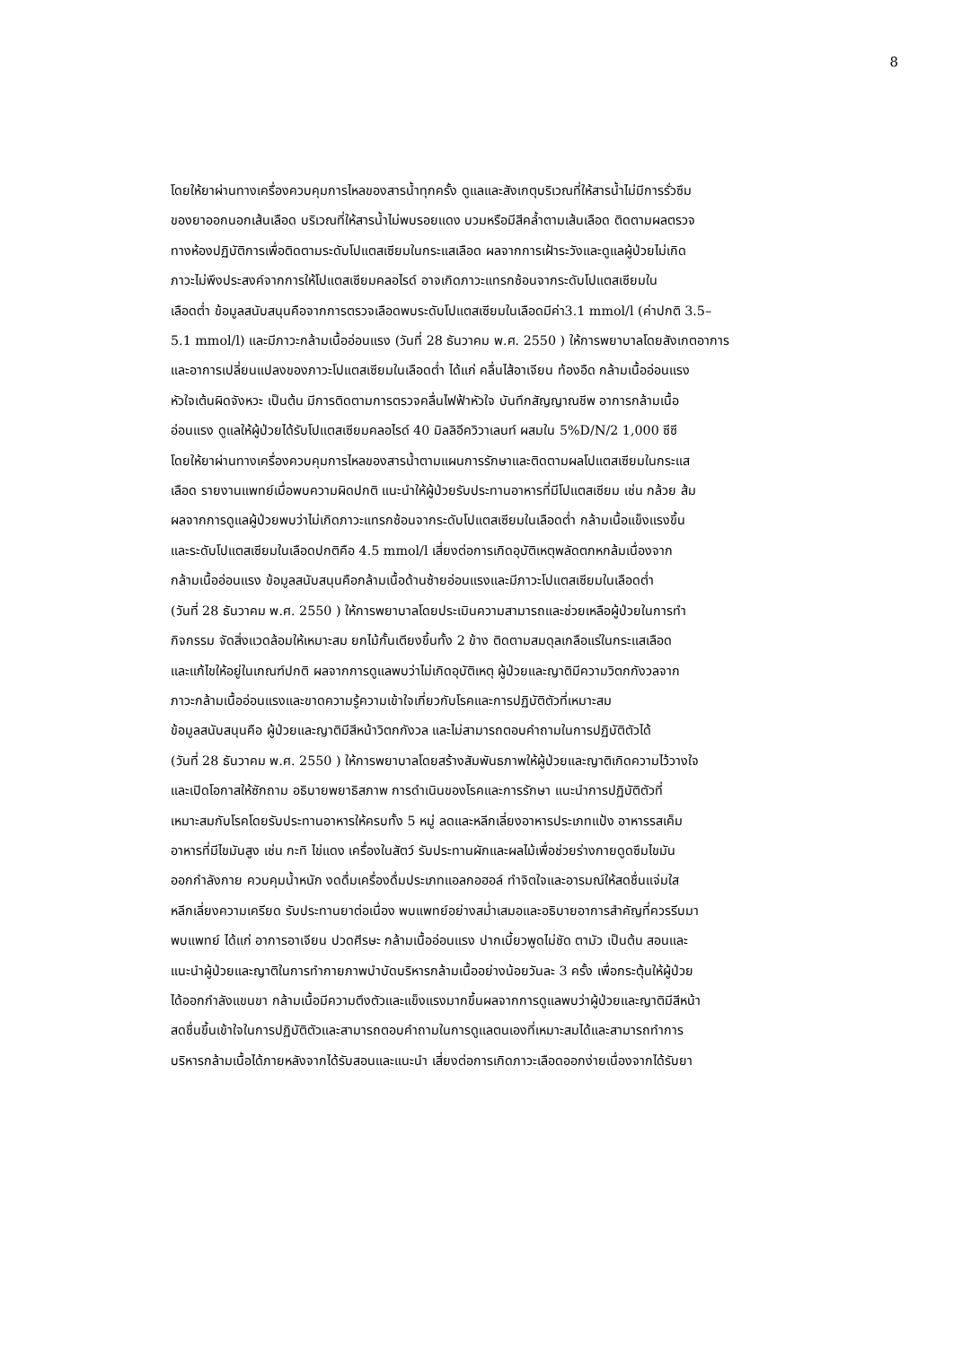8
โดยให้ยาผ่านทางเครื่องควบคุมการไหลของสารน้ำทุกครั้ง ดูแลและสังเกตุบริเวณที่ให้สารน้ำไม่มีการรั่วซึม
ของยาออกนอกเส้นเลือด บริเวณที่ให้สารน้ำไม่พบรอยแดง บวมหรือมีสีคล้ำตามเส้นเลือด ติดตามผลตรวจ
ทางห้องปฏิบัติการเพื่อติดตามระดับโปแตสเซียมในกระแสเลือด ผลจากการเฝ้าระวังและดูแลผู้ป่วยไม่เกิด
ภาวะไม่พึงประสงค์จากการให้โปแตสเซียมคลอไรด์ อาจเกิดภาวะแทรกซ้อนจากระดับโปแตสเซียมใน
เลือดต่ำ ข้อมูลสนับสนุนคือจากการตรวจเลือดพบระดับโปแตสเซียมในเลือดมีค่า3.1 mmol/l (ค่าปกติ 3.5–
5.1 mmol/l) และมีภาวะกล้ามเนื้ออ่อนแรง (วันที่ 28 ธันวาคม พ.ศ. 2550 ) ให้การพยาบาลโดยสังเกตอาการ
และอาการเปลี่ยนแปลงของภาวะโปแตสเซียมในเลือดต่ำ ได้แก่ คลื่นไส้อาเจียน ท้องอืด กล้ามเนื้ออ่อนแรง
หัวใจเต้นผิดจังหวะ เป็นต้น มีการติดตามการตรวจคลื่นไฟฟ้าหัวใจ บันทึกสัญญาณชีพ อาการกล้ามเนื้อ
อ่อนแรง ดูแลให้ผู้ป่วยได้รับโปแตสเซียมคลอไรด์ 40 มิลลิอีควิวาเลนท์ ผสมใน 5%D/N/2 1,000 ซีซี
โดยให้ยาผ่านทางเครื่องควบคุมการไหลของสารน้ำตามแผนการรักษาและติดตามผลโปแตสเซียมในกระแส
เลือด รายงานแพทย์เมื่อพบความผิดปกติ แนะนำให้ผู้ป่วยรับประทานอาหารที่มีโปแตสเซียม เช่น กล้วย ส้ม
ผลจากการดูแลผู้ป่วยพบว่าไม่เกิดภาวะแทรกซ้อนจากระดับโปแตสเซียมในเลือดต่ำ กล้ามเนื้อแข็งแรงขึ้น
และระดับโปแตสเซียมในเลือดปกติคือ 4.5 mmol/l เสี่ยงต่อการเกิดอุบัติเหตุพลัดตกหกล้มเนื่องจาก
กล้ามเนื้ออ่อนแรง ข้อมูลสนับสนุนคือกล้ามเนื้อด้านซ้ายอ่อนแรงและมีภาวะโปแตสเซียมในเลือดต่ำ
(วันที่ 28 ธันวาคม พ.ศ. 2550 ) ให้การพยาบาลโดยประเมินความสามารถและช่วยเหลือผู้ป่วยในการทำ
กิจกรรม จัดสิ่งแวดล้อมให้เหมาะสม ยกไม้กั้นเตียงขึ้นทั้ง 2 ข้าง ติดตามสมดุลเกลือแร่ในกระแสเลือด
และแก้ไขให้อยู่ในเกณฑ์ปกติ ผลจากการดูแลพบว่าไม่เกิดอุบัติเหตุ ผู้ป่วยและญาติมีความวิตกกังวลจาก
ภาวะกล้ามเนื้ออ่อนแรงและขาดความรู้ความเข้าใจเกี่ยวกับโรคและการปฏิบัติตัวที่เหมาะสม
ข้อมูลสนับสนุนคือ ผู้ป่วยและญาติมีสีหน้าวิตกกังวล และไม่สามารถตอบคำถามในการปฏิบัติตัวได้
(วันที่ 28 ธันวาคม พ.ศ. 2550 ) ให้การพยาบาลโดยสร้างสัมพันธภาพให้ผู้ป่วยและญาติเกิดความไว้วางใจ
และเปิดโอกาสให้ซักถาม อธิบายพยาธิสภาพ การดำเนินของโรคและการรักษา แนะนำการปฏิบัติตัวที่
เหมาะสมกับโรคโดยรับประทานอาหารให้ครบทั้ง 5 หมู่ ลดและหลีกเลี่ยงอาหารประเภทแป้ง อาหารรสเค็ม
อาหารที่มีไขมันสูง เช่น กะทิ ไข่แดง เครื่องในสัตว์ รับประทานผักและผลไม้เพื่อช่วยร่างกายดูดซึมไขมัน
ออกกำลังกาย ควบคุมน้ำหนัก งดดื่มเครื่องดื่มประเภทแอลกอฮอล์ ทำจิตใจและอารมณ์ให้สดชื่นแจ่มใส
หลีกเลี่ยงความเครียด รับประทานยาต่อเนื่อง พบแพทย์อย่างสม่ำเสมอและอธิบายอาการสำคัญที่ควรรีบมา
พบแพทย์ ได้แก่ อาการอาเจียน ปวดศีรษะ กล้ามเนื้ออ่อนแรง ปากเบี้ยวพูดไม่ชัด ตามัว เป็นต้น สอนและ
แนะนำผู้ป่วยและญาติในการทำกายภาพบำบัดบริหารกล้ามเนื้ออย่างน้อยวันละ 3 ครั้ง เพื่อกระตุ้นให้ผู้ป่วย
ได้ออกกำลังแขนขา กล้ามเนื้อมีความตึงตัวและแข็งแรงมากขึ้นผลจากการดูแลพบว่าผู้ป่วยและญาติมีสีหน้า
สดชื่นขึ้นเข้าใจในการปฏิบัติตัวและสามารถตอบคำถามในการดูแลตนเองที่เหมาะสมได้และสามารถทำการ
บริหารกล้ามเนื้อได้ภายหลังจากได้รับสอนและแนะนำ เสี่ยงต่อการเกิดภาวะเลือดออกง่ายเนื่องจากได้รับยา